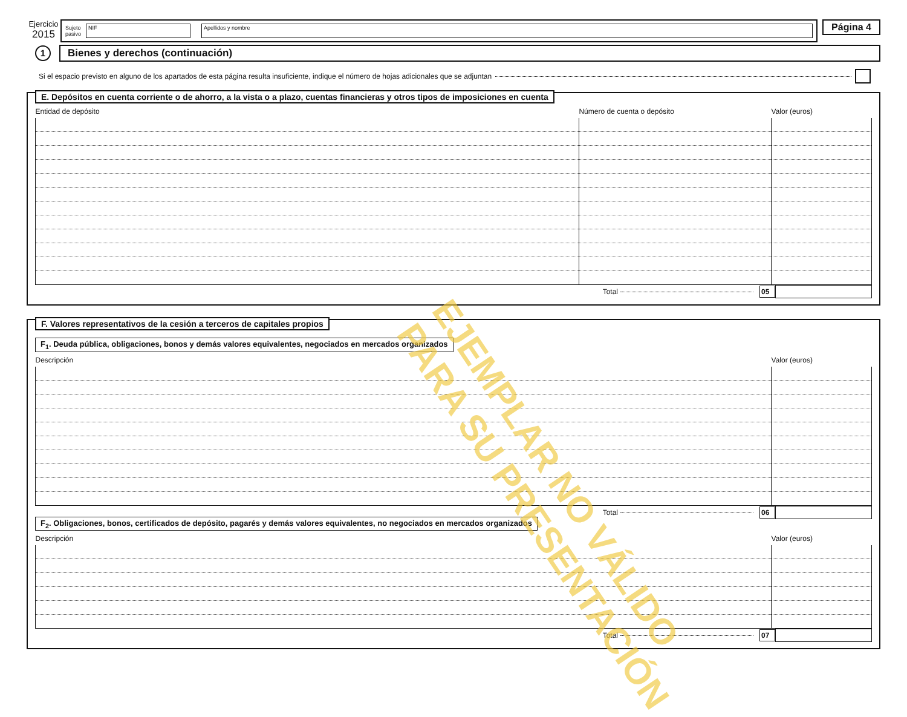Ejercicio
2015
Sujeto
pasivo
NIF Apellidos y nombre
Página 4
1
Bienes y derechos (continuación)
Si el espacio previsto en alguno de los apartados de esta página resulta insuficiente, indique el número de hojas adicionales que se adjuntan
E. Depósitos en cuenta corriente o de ahorro, a la vista o a plazo, cuentas financieras y otros tipos de imposiciones en cuenta
| Entidad de depósito | Número de cuenta o depósito | Valor (euros) |
| --- | --- | --- |
Total 05
F. Valores representativos de la cesión a terceros de capitales propios
F<sub>1</sub>. Deuda pública, obligaciones, bonos y demás valores equivalentes, negociados en mercados organizados
| Descripción | Valor (euros) |
| --- | --- |
Total 06
F<sub>2</sub>. Obligaciones, bonos, certificados de depósito, pagarés y demás valores equivalentes, no negociados en mercados organizados
| Descripción | Valor (euros) |
| --- | --- |
Total 07
EJEMPLAR NO VÁLIDO
PARA SU PRESENTACIÓN